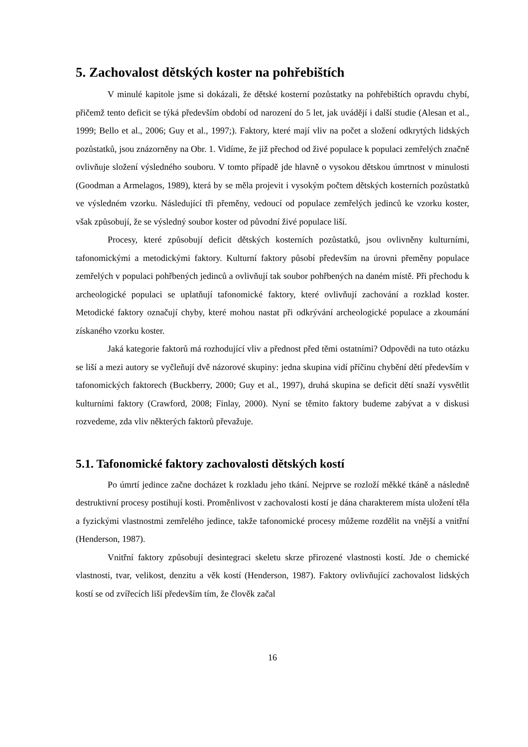5. Zachovalost dětských koster na pohřebištích
V minulé kapitole jsme si dokázali, že dětské kosterní pozůstatky na pohřebištích opravdu chybí, přičemž tento deficit se týká především období od narození do 5 let, jak uvádějí i další studie (Alesan et al., 1999; Bello et al., 2006; Guy et al., 1997;). Faktory, které mají vliv na počet a složení odkrytých lidských pozůstatků, jsou znázorněny na Obr. 1. Vidíme, že již přechod od živé populace k populaci zemřelých značně ovlivňuje složení výsledného souboru. V tomto případě jde hlavně o vysokou dětskou úmrtnost v minulosti (Goodman a Armelagos, 1989), která by se měla projevit i vysokým počtem dětských kosterních pozůstatků ve výsledném vzorku. Následující tři přeměny, vedoucí od populace zemřelých jedinců ke vzorku koster, však způsobují, že se výsledný soubor koster od původní živé populace liší.
Procesy, které způsobují deficit dětských kosterních pozůstatků, jsou ovlivněny kulturními, tafonomickými a metodickými faktory. Kulturní faktory působí především na úrovni přeměny populace zemřelých v populaci pohřbených jedinců a ovlivňují tak soubor pohřbených na daném místě. Při přechodu k archeologické populaci se uplatňují tafonomické faktory, které ovlivňují zachování a rozklad koster. Metodické faktory označují chyby, které mohou nastat při odkrývání archeologické populace a zkoumání získaného vzorku koster.
Jaká kategorie faktorů má rozhodující vliv a přednost před těmi ostatními? Odpovědi na tuto otázku se liší a mezi autory se vyčleňují dvě názorové skupiny: jedna skupina vidí příčinu chybění dětí především v tafonomických faktorech (Buckberry, 2000; Guy et al., 1997), druhá skupina se deficit dětí snaží vysvětlit kulturními faktory (Crawford, 2008; Finlay, 2000). Nyní se těmito faktory budeme zabývat a v diskusi rozvedeme, zda vliv některých faktorů převažuje.
5.1. Tafonomické faktory zachovalosti dětských kostí
Po úmrtí jedince začne docházet k rozkladu jeho tkání. Nejprve se rozloží měkké tkáně a následně destruktivní procesy postihují kosti. Proměnlivost v zachovalosti kostí je dána charakterem místa uložení těla a fyzickými vlastnostmi zemřelého jedince, takže tafonomické procesy můžeme rozdělit na vnější a vnitřní (Henderson, 1987).
Vnitřní faktory způsobují desintegraci skeletu skrze přirozené vlastnosti kostí. Jde o chemické vlastnosti, tvar, velikost, denzitu a věk kostí (Henderson, 1987). Faktory ovlivňující zachovalost lidských kostí se od zvířecích liší především tím, že člověk začal
16